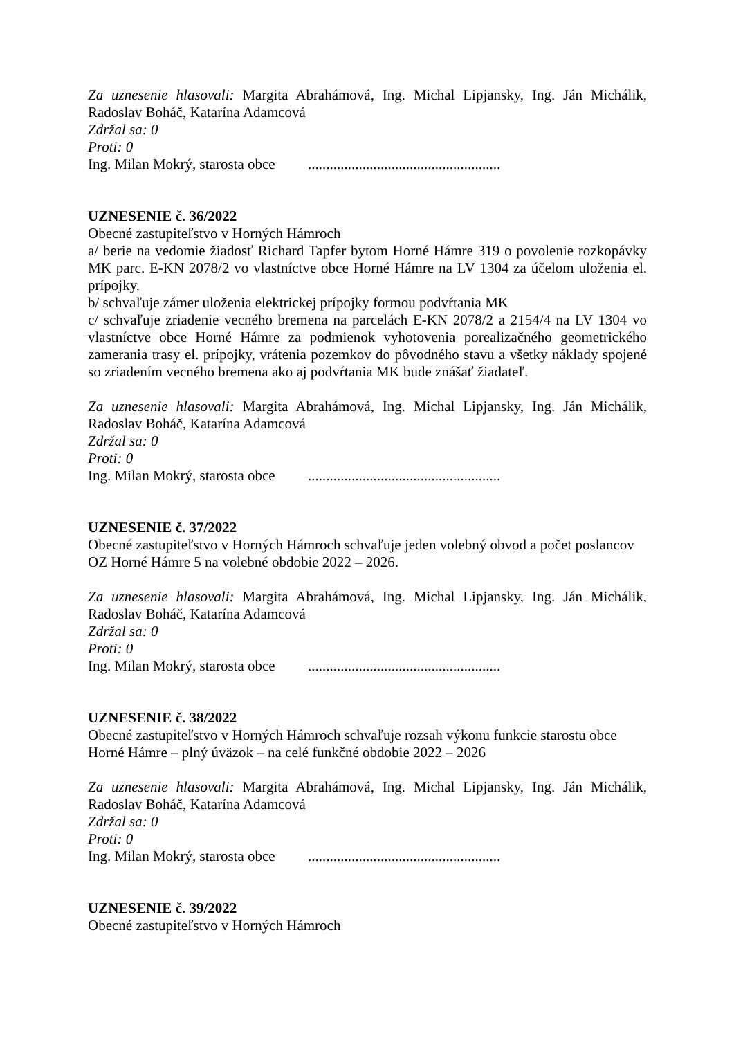Za uznesenie hlasovali: Margita Abrahámová, Ing. Michal Lipjansky, Ing. Ján Michálik, Radoslav Boháč, Katarína Adamcová
Zdržal sa: 0
Proti: 0
Ing. Milan Mokrý, starosta obce .....................................................
UZNESENIE č. 36/2022
Obecné zastupiteľstvo v Horných Hámroch
a/ berie na vedomie žiadosť Richard Tapfer bytom Horné Hámre 319 o povolenie rozkopávky MK parc. E-KN 2078/2 vo vlastníctve obce Horné Hámre na LV 1304 za účelom uloženia el. prípojky.
b/ schvaľuje zámer uloženia elektrickej prípojky formou podvŕtania MK
c/ schvaľuje zriadenie vecného bremena na parcelách E-KN 2078/2 a 2154/4 na LV 1304 vo vlastníctve obce Horné Hámre za podmienok vyhotovenia porealizačného geometrického zamerania trasy el. prípojky, vrátenia pozemkov do pôvodného stavu a všetky náklady spojené so zriadením vecného bremena ako aj podvŕtania MK bude znášať žiadateľ.
Za uznesenie hlasovali: Margita Abrahámová, Ing. Michal Lipjansky, Ing. Ján Michálik, Radoslav Boháč, Katarína Adamcová
Zdržal sa: 0
Proti: 0
Ing. Milan Mokrý, starosta obce .....................................................
UZNESENIE č. 37/2022
Obecné zastupiteľstvo v Horných Hámroch schvaľuje jeden volebný obvod a počet poslancov OZ Horné Hámre 5 na volebné obdobie 2022 – 2026.
Za uznesenie hlasovali: Margita Abrahámová, Ing. Michal Lipjansky, Ing. Ján Michálik, Radoslav Boháč, Katarína Adamcová
Zdržal sa: 0
Proti: 0
Ing. Milan Mokrý, starosta obce .....................................................
UZNESENIE č. 38/2022
Obecné zastupiteľstvo v Horných Hámroch schvaľuje rozsah výkonu funkcie starostu obce
Horné Hámre – plný úväzok – na celé funkčné obdobie 2022 – 2026
Za uznesenie hlasovali: Margita Abrahámová, Ing. Michal Lipjansky, Ing. Ján Michálik, Radoslav Boháč, Katarína Adamcová
Zdržal sa: 0
Proti: 0
Ing. Milan Mokrý, starosta obce .....................................................
UZNESENIE č. 39/2022
Obecné zastupiteľstvo v Horných Hámroch